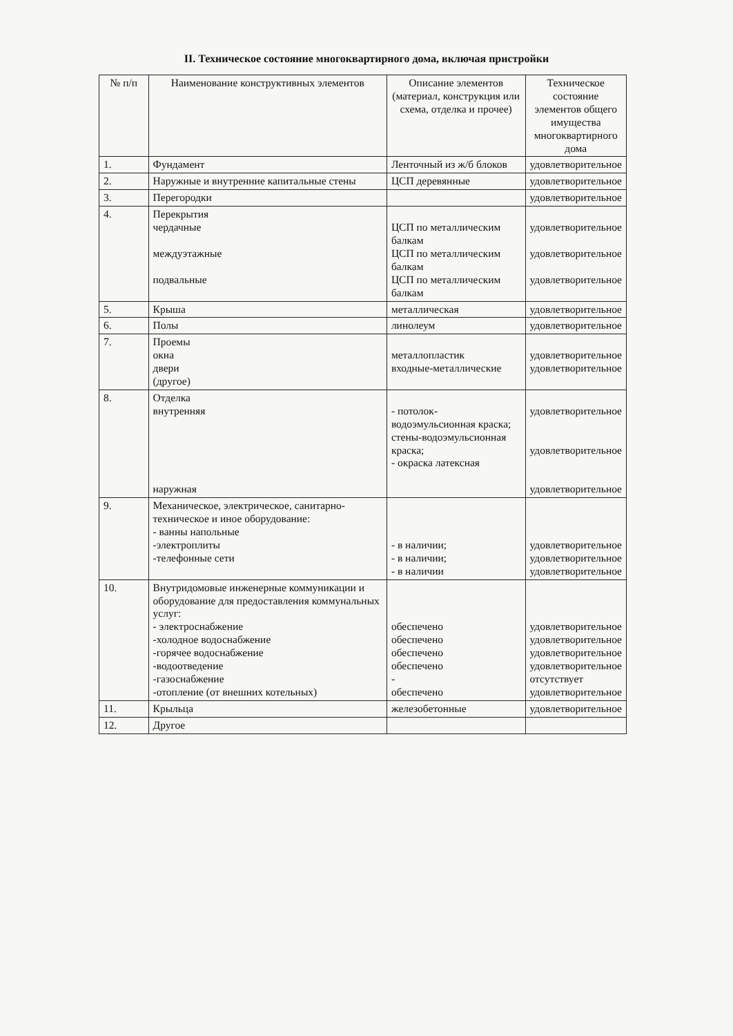II. Техническое состояние многоквартирного дома, включая пристройки
| № п/п | Наименование конструктивных элементов | Описание элементов (материал, конструкция или схема, отделка и прочее) | Техническое состояние элементов общего имущества многоквартирного дома |
| --- | --- | --- | --- |
| 1. | Фундамент | Ленточный из ж/б блоков | удовлетворительное |
| 2. | Наружные и внутренние капитальные стены | ЦСП деревянные | удовлетворительное |
| 3. | Перегородки | | удовлетворительное |
| 4. | Перекрытия чердачные междуэтажные подвальные | ЦСП по металлическим балкам ЦСП по металлическим балкам ЦСП по металлическим балкам | удовлетворительное удовлетворительное удовлетворительное |
| 5. | Крыша | металлическая | удовлетворительное |
| 6. | Полы | линолеум | удовлетворительное |
| 7. | Проемы окна двери (другое) | металлопластик входные-металлические | удовлетворительное удовлетворительное |
| 8. | Отделка внутренняя наружная | - потолок-водоэмульсионная краска; стены-водоэмульсионная краска; - окраска латексная | удовлетворительное удовлетворительное удовлетворительное |
| 9. | Механическое, электрическое, санитарно-техническое и иное оборудование: - ванны напольные -электроплиты -телефонные сети | - в наличии; - в наличии; - в наличии | удовлетворительное удовлетворительное удовлетворительное |
| 10. | Внутридомовые инженерные коммуникации и оборудование для предоставления коммунальных услуг: - электроснабжение -холодное водоснабжение -горячее водоснабжение -водоотведение -газоснабжение -отопление (от внешних котельных) | обеспечено обеспечено обеспечено обеспечено - обеспечено | удовлетворительное удовлетворительное удовлетворительное удовлетворительное отсутствует удовлетворительное |
| 11. | Крыльца | железобетонные | удовлетворительное |
| 12. | Другое | | |